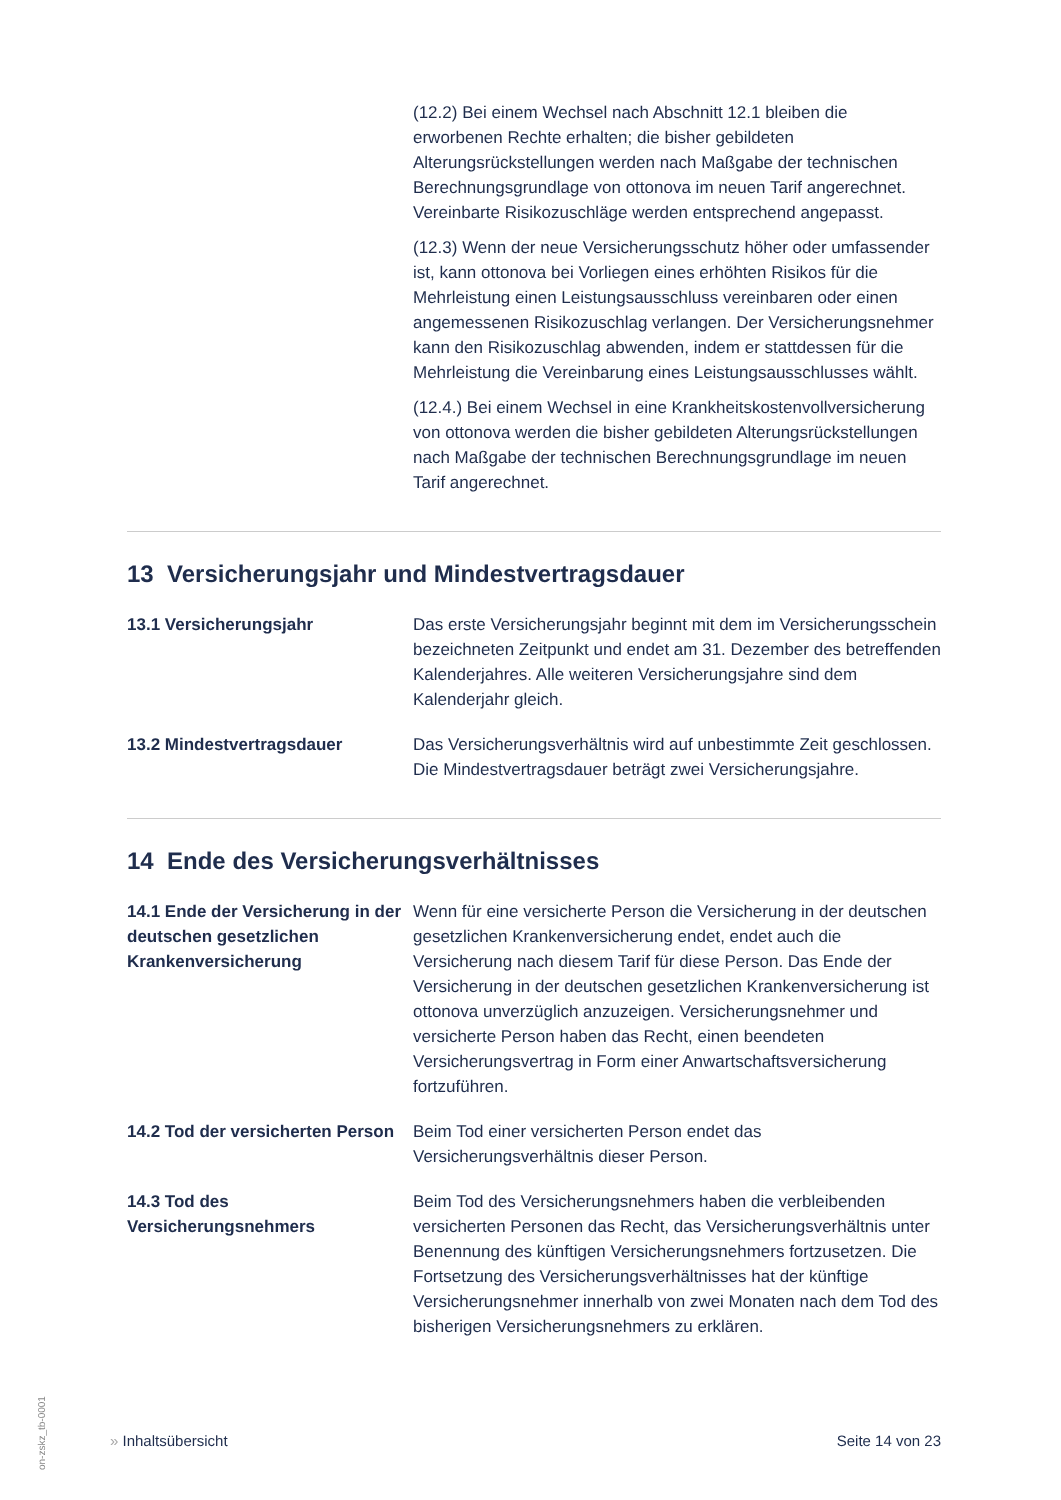(12.2) Bei einem Wechsel nach Abschnitt 12.1 bleiben die erworbenen Rechte erhalten; die bisher gebildeten Alterungsrückstellungen werden nach Maßgabe der technischen Berechnungsgrundlage von ottonova im neuen Tarif angerechnet. Vereinbarte Risikozuschläge werden entsprechend angepasst.
(12.3) Wenn der neue Versicherungsschutz höher oder umfassender ist, kann ottonova bei Vorliegen eines erhöhten Risikos für die Mehrleistung einen Leistungsausschluss vereinbaren oder einen angemessenen Risikozuschlag verlangen. Der Versicherungsnehmer kann den Risikozuschlag abwenden, indem er stattdessen für die Mehrleistung die Vereinbarung eines Leistungsausschlusses wählt.
(12.4.) Bei einem Wechsel in eine Krankheitskostenvollversicherung von ottonova werden die bisher gebildeten Alterungsrückstellungen nach Maßgabe der technischen Berechnungsgrundlage im neuen Tarif angerechnet.
13 Versicherungsjahr und Mindestvertragsdauer
13.1 Versicherungsjahr Das erste Versicherungsjahr beginnt mit dem im Versicherungsschein bezeichneten Zeitpunkt und endet am 31. Dezember des betreffenden Kalenderjahres. Alle weiteren Versicherungsjahre sind dem Kalenderjahr gleich.
13.2 Mindestvertragsdauer Das Versicherungsverhältnis wird auf unbestimmte Zeit geschlossen. Die Mindestvertragsdauer beträgt zwei Versicherungsjahre.
14 Ende des Versicherungsverhältnisses
14.1 Ende der Versicherung in der deutschen gesetzlichen Krankenversicherung
Wenn für eine versicherte Person die Versicherung in der deutschen gesetzlichen Krankenversicherung endet, endet auch die Versicherung nach diesem Tarif für diese Person. Das Ende der Versicherung in der deutschen gesetzlichen Krankenversicherung ist ottonova unverzüglich anzuzeigen. Versicherungsnehmer und versicherte Person haben das Recht, einen beendeten Versicherungsvertrag in Form einer Anwartschaftsversicherung fortzuführen.
14.2 Tod der versicherten Person
Beim Tod einer versicherten Person endet das Versicherungsverhältnis dieser Person.
14.3 Tod des Versicherungsnehmers
Beim Tod des Versicherungsnehmers haben die verbleibenden versicherten Personen das Recht, das Versicherungsverhältnis unter Benennung des künftigen Versicherungsnehmers fortzusetzen. Die Fortsetzung des Versicherungsverhältnisses hat der künftige Versicherungsnehmer innerhalb von zwei Monaten nach dem Tod des bisherigen Versicherungsnehmers zu erklären.
» Inhaltsübersicht Seite 14 von 23
on-zskz_tb-0001